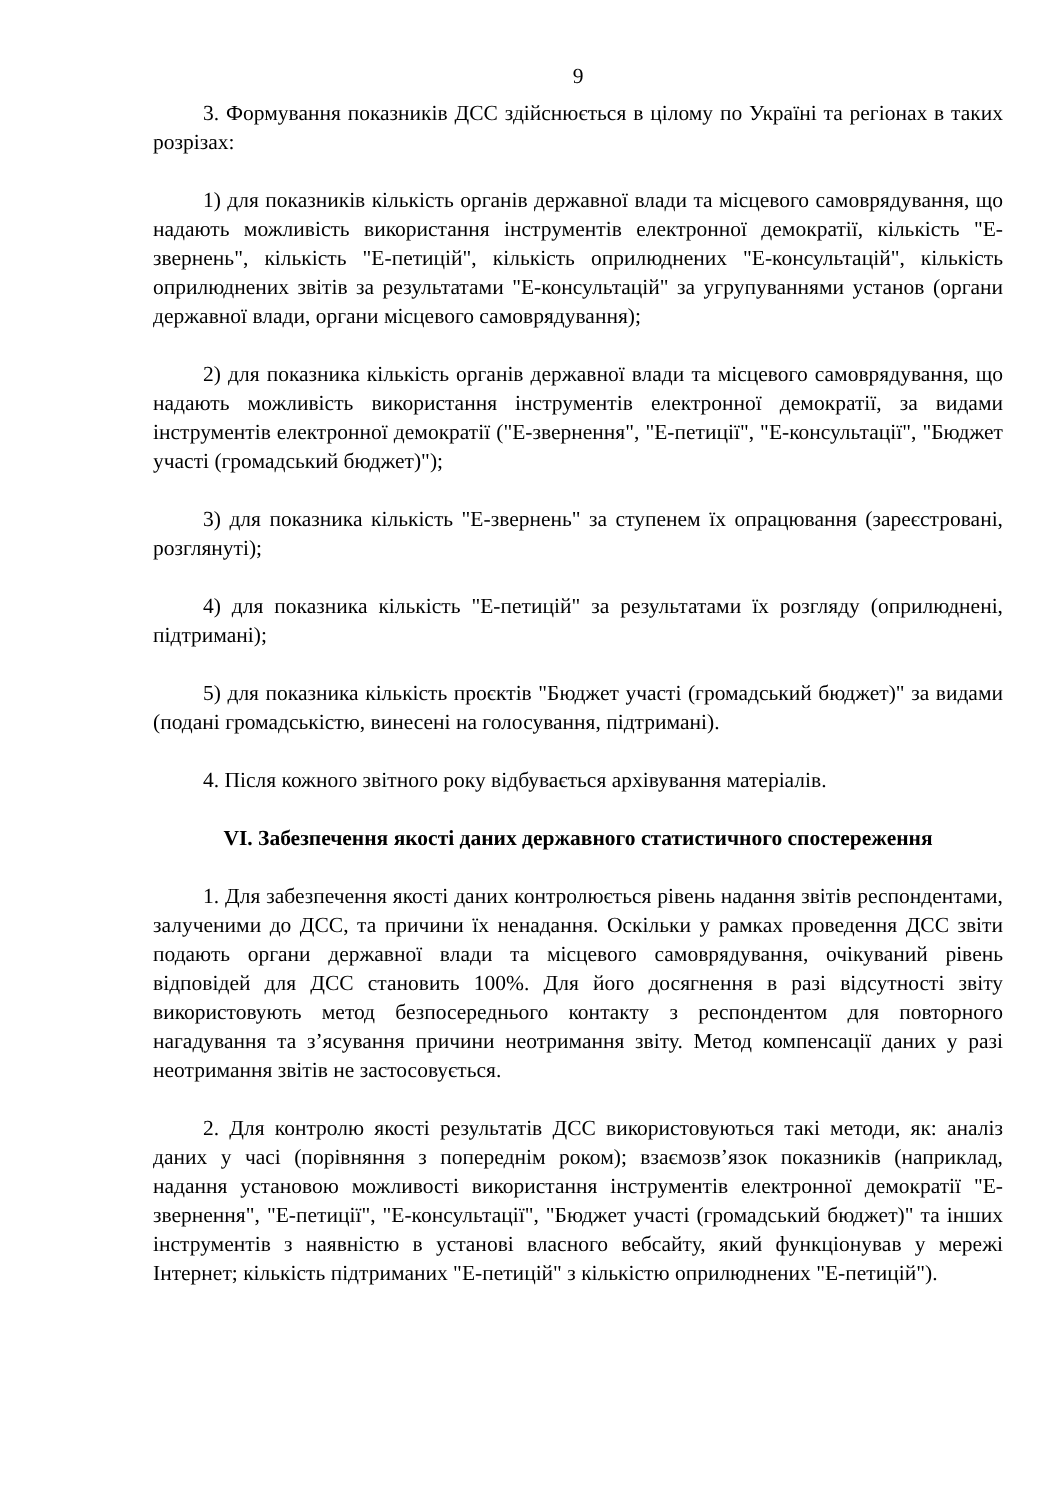9
3. Формування показників ДСС здійснюється в цілому по Україні та регіонах в таких розрізах:
1) для показників кількість органів державної влади та місцевого самоврядування, що надають можливість використання інструментів електронної демократії, кількість "Е-звернень", кількість "Е-петицій", кількість оприлюднених "Е-консультацій", кількість оприлюднених звітів за результатами "Е-консультацій" за угрупуваннями установ (органи державної влади, органи місцевого самоврядування);
2) для показника кількість органів державної влади та місцевого самоврядування, що надають можливість використання інструментів електронної демократії, за видами інструментів електронної демократії ("Е-звернення", "Е-петиції", "Е-консультації", "Бюджет участі (громадський бюджет)");
3) для показника кількість "Е-звернень" за ступенем їх опрацювання (зареєстровані, розглянуті);
4) для показника кількість "Е-петицій" за результатами їх розгляду (оприлюднені, підтримані);
5) для показника кількість проєктів "Бюджет участі (громадський бюджет)" за видами (подані громадськістю, винесені на голосування, підтримані).
4. Після кожного звітного року відбувається архівування матеріалів.
VI. Забезпечення якості даних державного статистичного спостереження
1. Для забезпечення якості даних контролюється рівень надання звітів респондентами, залученими до ДСС, та причини їх ненадання. Оскільки у рамках проведення ДСС звіти подають органи державної влади та місцевого самоврядування, очікуваний рівень відповідей для ДСС становить 100%. Для його досягнення в разі відсутності звіту використовують метод безпосереднього контакту з респондентом для повторного нагадування та з’ясування причини неотримання звіту. Метод компенсації даних у разі неотримання звітів не застосовується.
2. Для контролю якості результатів ДСС використовуються такі методи, як: аналіз даних у часі (порівняння з попереднім роком); взаємозв’язок показників (наприклад, надання установою можливості використання інструментів електронної демократії "Е-звернення", "Е-петиції", "Е-консультації", "Бюджет участі (громадський бюджет)" та інших інструментів з наявністю в установі власного вебсайту, який функціонував у мережі Інтернет; кількість підтриманих "Е-петицій" з кількістю оприлюднених "Е-петицій").